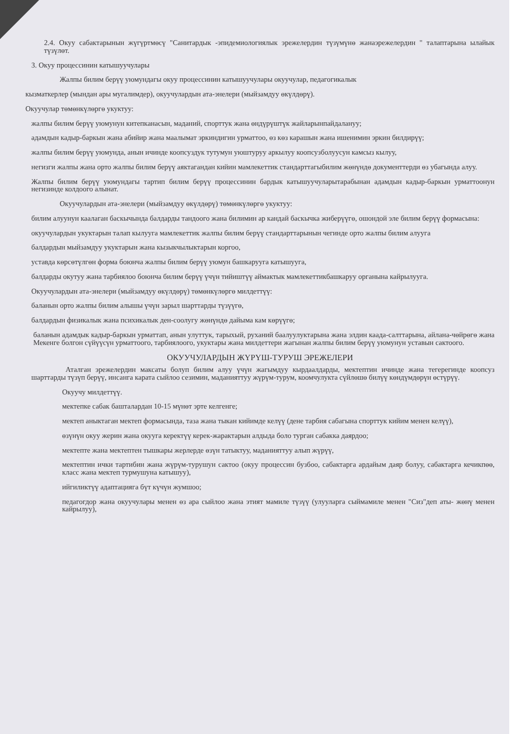2.4. Окуу сабактарынын жүгүртмөсү "Санитардык -эпидемиологиялык эрежелердин түзүмүнө жанаэрежелердин " талаптарына ылайык түзүлөт.
3. Окуу процессинин катышуучулары
Жалпы билим берүү уюмундагы окуу процессинин катышуучулары окуучулар, педагогикалык
кызматкерлер (мындан ары мугалимдер), окуучулардын ата-энелери (мыйзамдуу өкүлдөрү).
Окуучулар төмөнкүлөргө укуктуу:
жалпы билим берүү уюмунун китепканасын, маданий, спорттук жана өндүрүштүк жайларынпайдалануу;
адамдын кадыр-баркын жана абийир жана маалымат эркиндигин урматтоо, өз көз карашын жана ишенимин эркин билдирүү;
жалпы билим берүү уюмунда, анын ичинде коопсуздук тутумун уюштуруу аркылуу коопсузболуусун камсыз кылуу,
негизги жалпы жана орто жалпы билим берүү аяктагандан кийин мамлекеттик стандарттагыбилим жөнүндө документтерди өз убагында алуу.
Жалпы билим берүү уюмундагы тартип билим берүү процессинин бардык катышуучуларытарабынан адамдын кадыр-баркын урматтоонун негизинде колдоого алынат.
Окуучулардын ата-энелери (мыйзамдуу өкүлдөрү) төмөнкүлөргө укуктуу:
билим алуунун каалаган баскычында балдарды тандоого жана билимин ар кандай баскычка жиберүүгө, ошондой эле билим берүү формасына:
окуучулардын укуктарын талап кылууга мамлекеттик жалпы билим берүү стандарттарынын чегинде орто жалпы билим алууга
балдардын мыйзамдуу укуктарын жана кызыкчылыктарын коргоо,
уставда көрсөтүлгөн форма боюнча жалпы билим берүү уюмун башкарууга катышууга,
балдарды окутуу жана тарбиялоо боюнча билим берүү үчүн тийиштүү аймактык мамлекеттикбашкаруу органына кайрылууга.
Окуучулардын ата-энелери (мыйзамдуу өкүлдөрү) төмөнкүлөргө милдеттүү:
баланын орто жалпы билим алышы үчүн зарыл шарттарды түзүүгө,
балдардын физикалык жана психикалык ден-соолугу жөнүндө дайыма кам көрүүгө;
баланын адамдык кадыр-баркын урматтап, анын улуттук, тарыхый, руханий баалуулуктарына жана элдин каада-салттарына, айлана-чөйрөгө жана Мекенге болгон сүйүүсүн урматтоого, тарбиялоого, укуктары жана милдеттери жагынан жалпы билим берүү уюмунун уставын сактоого.
ОКУУЧУЛАРДЫН ЖҮРҮШ-ТУРУШ ЭРЕЖЕЛЕРИ
Аталган эрежелердин максаты болуп билим алуу үчүн жагымдуу кырдаалдарды, мектептин ичинде жана тегерегинде коопсуз шарттарды түзүп берүү, инсанга карата сыйлоо сезимин, маданияттуу жүрүм-турум, коомчулукта сүйлөшө билүү көндүмдөрүн өстүрүү.
Окуучу милдеттүү.
мектепке сабак башталардан 10-15 мүнөт эрте келгенге;
мектеп аныктаган мектеп формасында, таза жана тыкан кийимде келүү (дене тарбия сабагына спорттук кийим менен келүү),
өзүнүн окуу жерин жана окууга керектүү керек-жарактарын алдыда боло турган сабакка даярдоо;
мектепте жана мектептен тышкары жерлерде өзүн татыктуу, маданияттуу алып жүрүү,
мектептин ички тартибин жана жүрүм-турушун сактоо (окуу процессин бузбоо, сабактарга ардайым даяр болуу, сабактарга кечикпөө, класс жана мектеп турмушуна катышуу),
ийгиликтүү адаптацияга бүт күчүн жумшоо;
педагогдор жана окуучулары менен өз ара сыйлоо жана этият мамиле түзүү (улууларга сыймамиле менен "Сиз"деп аты- жөнү менен кайрылуу),